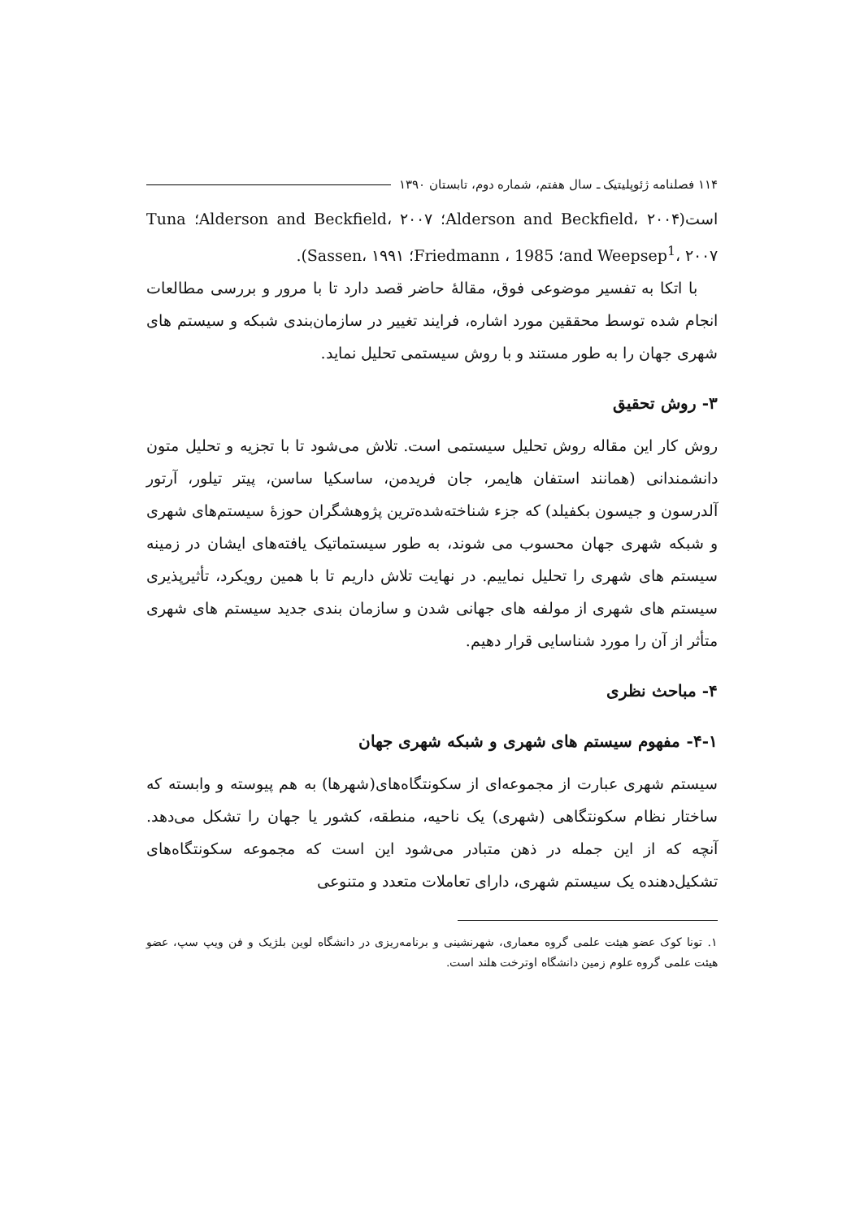۱۱۴ فصلنامه ژئوپلیتیک ـ سال هفتم، شماره دوم، تابستان ۱۳۹۰
است(Alderson and Beckfield، ۲۰۰۴؛ Alderson and Beckfield، ۲۰۰۷؛ Tuna and Weepsep<sup>1</sup>، ۲۰۰۷؛ Friedmann ، 1985؛ Sassen، ۱۹۹۱).
با اتکا به تفسیر موضوعی فوق، مقالۀ حاضر قصد دارد تا با مرور و بررسی مطالعات انجام شده توسط محققین مورد اشاره، فرایند تغییر در سازمان‌بندی شبکه و سیستم های شهری جهان را به طور مستند و با روش سیستمی تحلیل نماید.
۳- روش تحقیق
روش کار این مقاله روش تحلیل سیستمی است. تلاش می‌شود تا با تجزیه و تحلیل متون دانشمندانی (همانند استفان هایمر، جان فریدمن، ساسکیا ساسن، پیتر تیلور، آرتور آلدرسون و جیسون بکفیلد) که جزء شناخته‌شده‌ترین پژوهشگران حوزۀ سیستم‌های شهری و شبکه شهری جهان محسوب می شوند، به طور سیستماتیک یافته‌های ایشان در زمینه سیستم های شهری را تحلیل نماییم. در نهایت تلاش داریم تا با همین رویکرد، تأثیرپذیری سیستم های شهری از مولفه های جهانی شدن و سازمان بندی جدید سیستم های شهری متأثر از آن را مورد شناسایی قرار دهیم.
۴- مباحث نظری
۴-۱- مفهوم سیستم های شهری و شبکه شهری جهان
سیستم شهری عبارت از مجموعه‌ای از سکونتگاه‌های(شهرها) به هم پیوسته و وابسته که ساختار نظام سکونتگاهی (شهری) یک ناحیه، منطقه، کشور یا جهان را تشکل می‌دهد. آنچه که از این جمله در ذهن متبادر می‌شود این است که مجموعه سکونتگاه‌های تشکیل‌دهنده یک سیستم شهری، دارای تعاملات متعدد و متنوعی
۱. تونا کوک عضو هیئت علمی گروه معماری، شهرنشینی و برنامه‌ریزی در دانشگاه لوین بلژیک و فن ویپ سپ، عضو هیئت علمی گروه علوم زمین دانشگاه اوترخت هلند است.